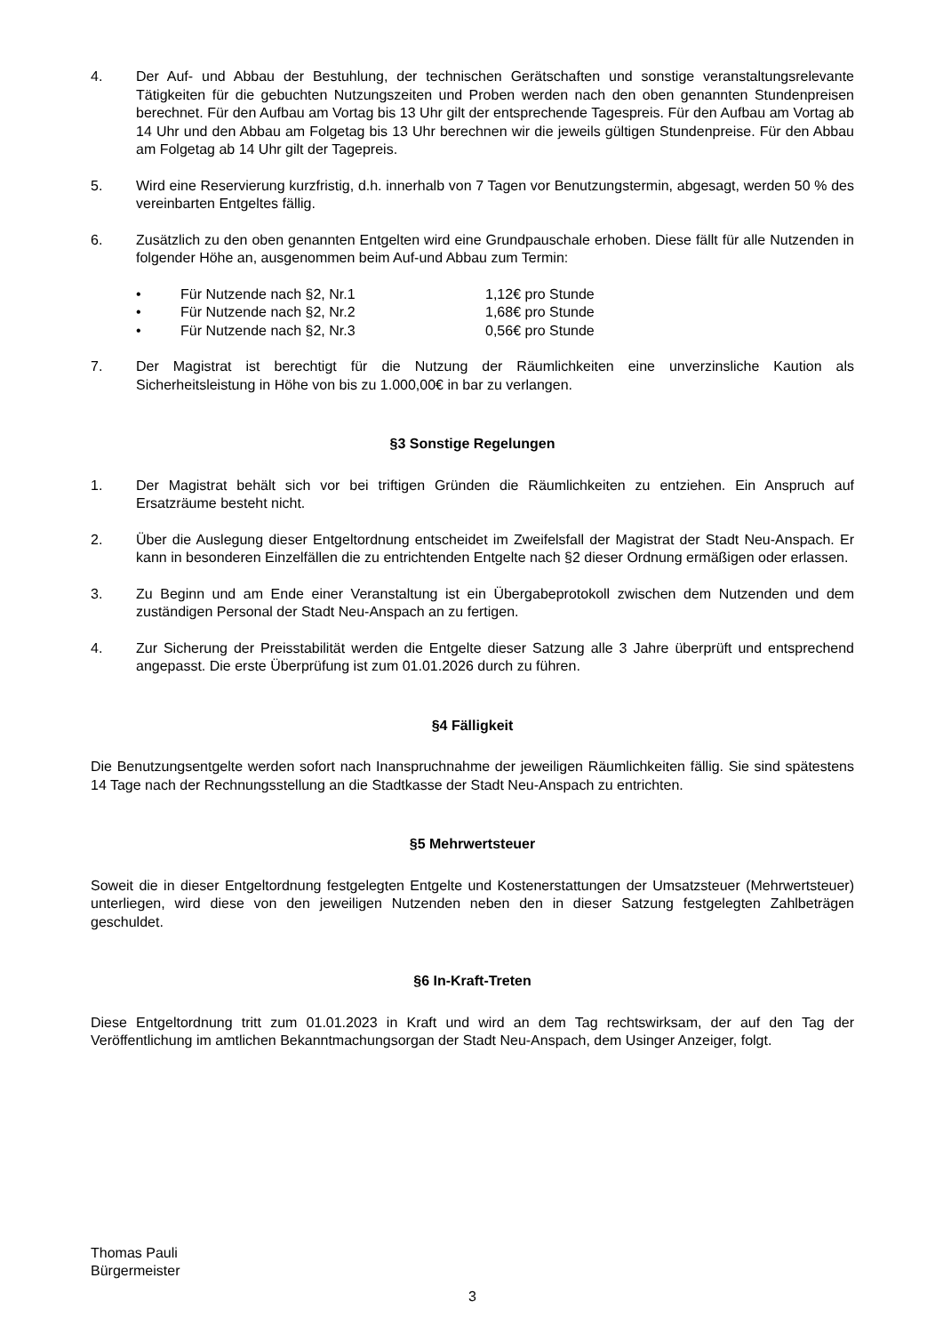4. Der Auf- und Abbau der Bestuhlung, der technischen Gerätschaften und sonstige veranstaltungsrelevante Tätigkeiten für die gebuchten Nutzungszeiten und Proben werden nach den oben genannten Stundenpreisen berechnet. Für den Aufbau am Vortag bis 13 Uhr gilt der entsprechende Tagespreis. Für den Aufbau am Vortag ab 14 Uhr und den Abbau am Folgetag bis 13 Uhr berechnen wir die jeweils gültigen Stundenpreise. Für den Abbau am Folgetag ab 14 Uhr gilt der Tagepreis.
5. Wird eine Reservierung kurzfristig, d.h. innerhalb von 7 Tagen vor Benutzungstermin, abgesagt, werden 50 % des vereinbarten Entgeltes fällig.
6. Zusätzlich zu den oben genannten Entgelten wird eine Grundpauschale erhoben. Diese fällt für alle Nutzenden in folgender Höhe an, ausgenommen beim Auf-und Abbau zum Termin:
• Für Nutzende nach §2, Nr.1 1,12€ pro Stunde
• Für Nutzende nach §2, Nr.2 1,68€ pro Stunde
• Für Nutzende nach §2, Nr.3 0,56€ pro Stunde
7. Der Magistrat ist berechtigt für die Nutzung der Räumlichkeiten eine unverzinsliche Kaution als Sicherheitsleistung in Höhe von bis zu 1.000,00€ in bar zu verlangen.
§3 Sonstige Regelungen
1. Der Magistrat behält sich vor bei triftigen Gründen die Räumlichkeiten zu entziehen. Ein Anspruch auf Ersatzräume besteht nicht.
2. Über die Auslegung dieser Entgeltordnung entscheidet im Zweifelsfall der Magistrat der Stadt Neu-Anspach. Er kann in besonderen Einzelfällen die zu entrichtenden Entgelte nach §2 dieser Ordnung ermäßigen oder erlassen.
3. Zu Beginn und am Ende einer Veranstaltung ist ein Übergabeprotokoll zwischen dem Nutzenden und dem zuständigen Personal der Stadt Neu-Anspach an zu fertigen.
4. Zur Sicherung der Preisstabilität werden die Entgelte dieser Satzung alle 3 Jahre überprüft und entsprechend angepasst. Die erste Überprüfung ist zum 01.01.2026 durch zu führen.
§4 Fälligkeit
Die Benutzungsentgelte werden sofort nach Inanspruchnahme der jeweiligen Räumlichkeiten fällig. Sie sind spätestens 14 Tage nach der Rechnungsstellung an die Stadtkasse der Stadt Neu-Anspach zu entrichten.
§5 Mehrwertsteuer
Soweit die in dieser Entgeltordnung festgelegten Entgelte und Kostenerstattungen der Umsatzsteuer (Mehrwertsteuer) unterliegen, wird diese von den jeweiligen Nutzenden neben den in dieser Satzung festgelegten Zahlbeträgen geschuldet.
§6 In-Kraft-Treten
Diese Entgeltordnung tritt zum 01.01.2023 in Kraft und wird an dem Tag rechtswirksam, der auf den Tag der Veröffentlichung im amtlichen Bekanntmachungsorgan der Stadt Neu-Anspach, dem Usinger Anzeiger, folgt.
Thomas Pauli
Bürgermeister
3